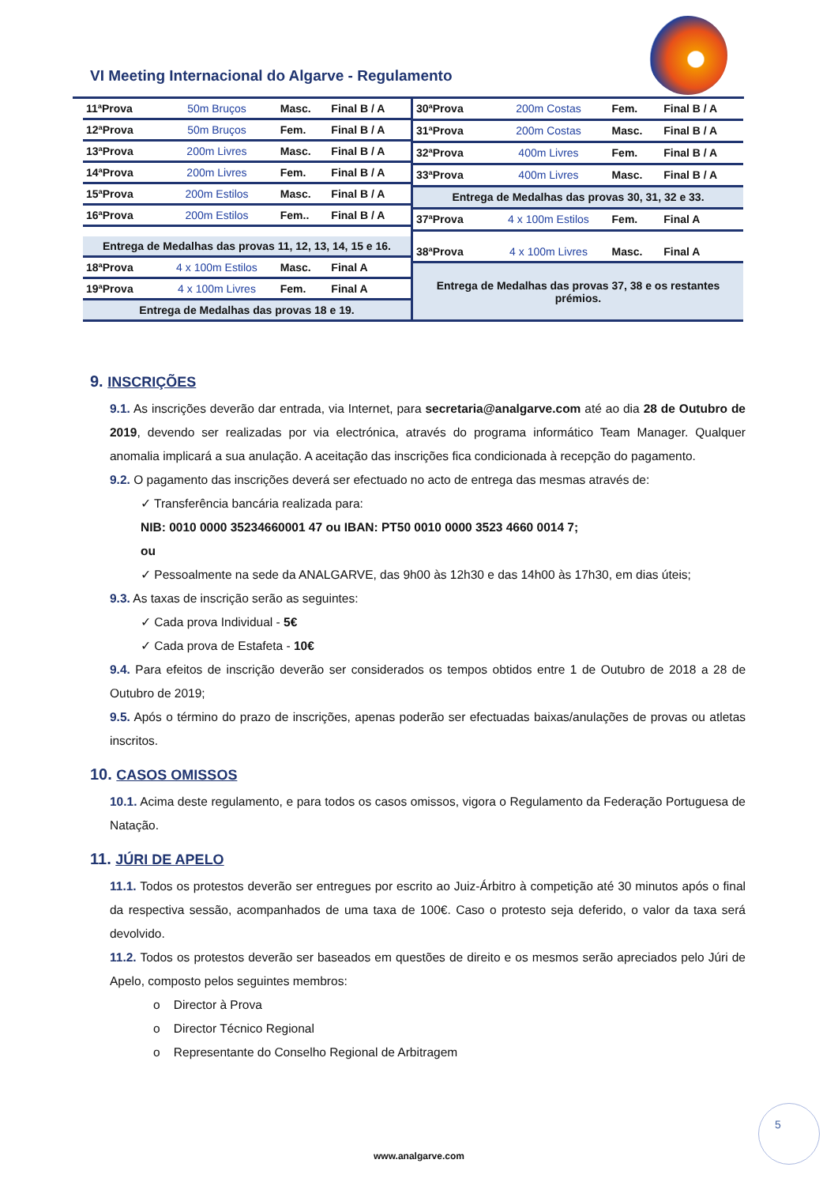VI Meeting Internacional do Algarve - Regulamento
| 11ªProva | 50m Bruços | Masc. | Final B / A |
| 12ªProva | 50m Bruços | Fem. | Final B / A |
| 13ªProva | 200m Livres | Masc. | Final B / A |
| 14ªProva | 200m Livres | Fem. | Final B / A |
| 15ªProva | 200m Estilos | Masc. | Final B / A |
| 16ªProva | 200m Estilos | Fem.. | Final B / A |
| Entrega de Medalhas das provas 11, 12, 13, 14, 15 e 16. | | | |
| 18ªProva | 4 x 100m Estilos | Masc. | Final A |
| 19ªProva | 4 x 100m Livres | Fem. | Final A |
| Entrega de Medalhas das provas 18 e 19. | | | |
| 30ªProva | 200m Costas | Fem. | Final B / A |
| 31ªProva | 200m Costas | Masc. | Final B / A |
| 32ªProva | 400m Livres | Fem. | Final B / A |
| 33ªProva | 400m Livres | Masc. | Final B / A |
| Entrega de Medalhas das provas 30, 31, 32 e 33. | | | |
| 37ªProva | 4 x 100m Estilos | Fem. | Final A |
| 38ªProva | 4 x 100m Livres | Masc. | Final A |
| Entrega de Medalhas das provas 37, 38 e os restantes prémios. | | | |
9. INSCRIÇÕES
9.1. As inscrições deverão dar entrada, via Internet, para secretaria@analgarve.com até ao dia 28 de Outubro de 2019, devendo ser realizadas por via electrónica, através do programa informático Team Manager. Qualquer anomalia implicará a sua anulação. A aceitação das inscrições fica condicionada à recepção do pagamento.
9.2. O pagamento das inscrições deverá ser efectuado no acto de entrega das mesmas através de:
✓ Transferência bancária realizada para:
NIB: 0010 0000 35234660001 47 ou IBAN: PT50 0010 0000 3523 4660 0014 7;
ou
✓ Pessoalmente na sede da ANALGARVE, das 9h00 às 12h30 e das 14h00 às 17h30, em dias úteis;
9.3. As taxas de inscrição serão as seguintes:
✓ Cada prova Individual - 5€
✓ Cada prova de Estafeta - 10€
9.4. Para efeitos de inscrição deverão ser considerados os tempos obtidos entre 1 de Outubro de 2018 a 28 de Outubro de 2019;
9.5. Após o término do prazo de inscrições, apenas poderão ser efectuadas baixas/anulações de provas ou atletas inscritos.
10. CASOS OMISSOS
10.1. Acima deste regulamento, e para todos os casos omissos, vigora o Regulamento da Federação Portuguesa de Natação.
11. JÚRI DE APELO
11.1. Todos os protestos deverão ser entregues por escrito ao Juiz-Árbitro à competição até 30 minutos após o final da respectiva sessão, acompanhados de uma taxa de 100€. Caso o protesto seja deferido, o valor da taxa será devolvido.
11.2. Todos os protestos deverão ser baseados em questões de direito e os mesmos serão apreciados pelo Júri de Apelo, composto pelos seguintes membros:
o Director à Prova
o Director Técnico Regional
o Representante do Conselho Regional de Arbitragem
5
www.analgarve.com